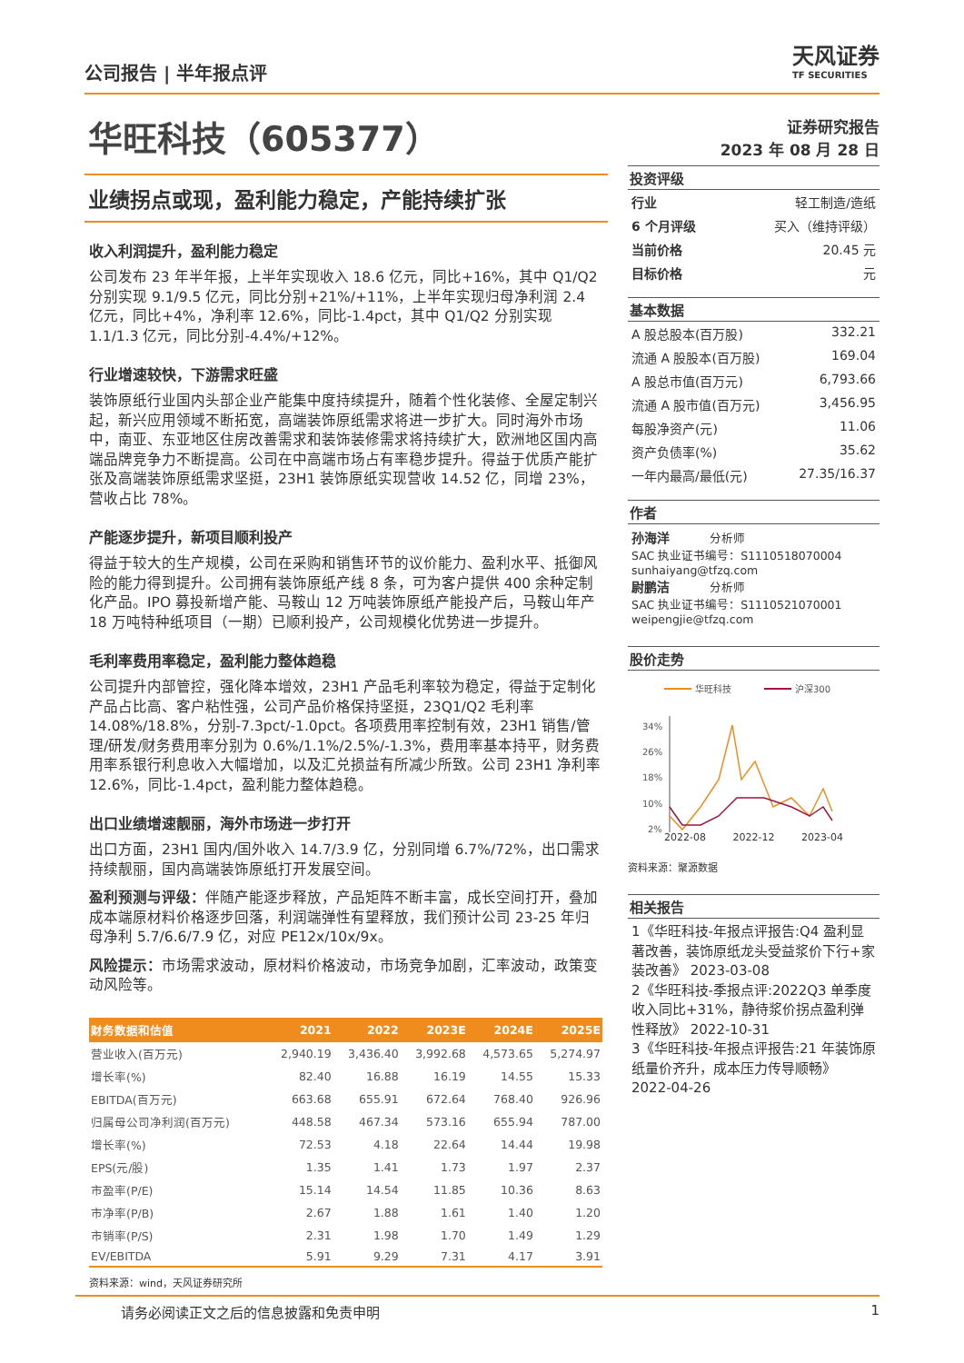公司报告 | 半年报点评
天风证券
TF SECURITIES
华旺科技（605377）
业绩拐点或现，盈利能力稳定，产能持续扩张
收入利润提升，盈利能力稳定
公司发布 23 年半年报，上半年实现收入 18.6 亿元，同比+16%，其中 Q1/Q2 分别实现 9.1/9.5 亿元，同比分别+21%/+11%，上半年实现归母净利润 2.4 亿元，同比+4%，净利率 12.6%，同比-1.4pct，其中 Q1/Q2 分别实现 1.1/1.3 亿元，同比分别-4.4%/+12%。
行业增速较快，下游需求旺盛
装饰原纸行业国内头部企业产能集中度持续提升，随着个性化装修、全屋定制兴起，新兴应用领域不断拓宽，高端装饰原纸需求将进一步扩大。同时海外市场中，南亚、东亚地区住房改善需求和装饰装修需求将持续扩大，欧洲地区国内高端品牌竞争力不断提高。公司在中高端市场占有率稳步提升。得益于优质产能扩张及高端装饰原纸需求坚挺，23H1 装饰原纸实现营收 14.52 亿，同增 23%，营收占比 78%。
产能逐步提升，新项目顺利投产
得益于较大的生产规模，公司在采购和销售环节的议价能力、盈利水平、抵御风险的能力得到提升。公司拥有装饰原纸产线 8 条，可为客户提供 400 余种定制化产品。IPO 募投新增产能、马鞍山 12 万吨装饰原纸产能投产后，马鞍山年产 18 万吨特种纸项目（一期）已顺利投产，公司规模化优势进一步提升。
毛利率费用率稳定，盈利能力整体趋稳
公司提升内部管控，强化降本增效，23H1 产品毛利率较为稳定，得益于定制化产品占比高、客户粘性强，公司产品价格保持坚挺，23Q1/Q2 毛利率 14.08%/18.8%，分别-7.3pct/-1.0pct。各项费用率控制有效，23H1 销售/管理/研发/财务费用率分别为 0.6%/1.1%/2.5%/-1.3%，费用率基本持平，财务费用率系银行利息收入大幅增加，以及汇兑损益有所减少所致。公司 23H1 净利率 12.6%，同比-1.4pct，盈利能力整体趋稳。
出口业绩增速靓丽，海外市场进一步打开
出口方面，23H1 国内/国外收入 14.7/3.9 亿，分别同增 6.7%/72%，出口需求持续靓丽，国内高端装饰原纸打开发展空间。
盈利预测与评级：伴随产能逐步释放，产品矩阵不断丰富，成长空间打开，叠加成本端原材料价格逐步回落，利润端弹性有望释放，我们预计公司 23-25 年归母净利 5.7/6.6/7.9 亿，对应 PE12x/10x/9x。
风险提示：市场需求波动，原材料价格波动，市场竞争加剧，汇率波动，政策变动风险等。
| 财务数据和估值 | 2021 | 2022 | 2023E | 2024E | 2025E |
| --- | --- | --- | --- | --- | --- |
| 营业收入(百万元) | 2,940.19 | 3,436.40 | 3,992.68 | 4,573.65 | 5,274.97 |
| 增长率(%) | 82.40 | 16.88 | 16.19 | 14.55 | 15.33 |
| EBITDA(百万元) | 663.68 | 655.91 | 672.64 | 768.40 | 926.96 |
| 归属母公司净利润(百万元) | 448.58 | 467.34 | 573.16 | 655.94 | 787.00 |
| 增长率(%) | 72.53 | 4.18 | 22.64 | 14.44 | 19.98 |
| EPS(元/股) | 1.35 | 1.41 | 1.73 | 1.97 | 2.37 |
| 市盈率(P/E) | 15.14 | 14.54 | 11.85 | 10.36 | 8.63 |
| 市净率(P/B) | 2.67 | 1.88 | 1.61 | 1.40 | 1.20 |
| 市销率(P/S) | 2.31 | 1.98 | 1.70 | 1.49 | 1.29 |
| EV/EBITDA | 5.91 | 9.29 | 7.31 | 4.17 | 3.91 |
资料来源：wind，天风证券研究所
证券研究报告
2023 年 08 月 28 日
投资评级
行业 轻工制造/造纸
6 个月评级 买入（维持评级）
当前价格 20.45 元
目标价格 元
基本数据
A 股总股本(百万股) 332.21
流通 A 股股本(百万股) 169.04
A 股总市值(百万元) 6,793.66
流通 A 股市值(百万元) 3,456.95
每股净资产(元) 11.06
资产负债率(%) 35.62
一年内最高/最低(元) 27.35/16.37
作者
孙海洋 分析师
SAC 执业证书编号：S1110518070004
sunhaiyang@tfzq.com
尉鹏洁 分析师
SAC 执业证书编号：S1110521070001
weipengjie@tfzq.com
股价走势
华旺科技
沪深300
34%
26%
18%
10%
2%
2022-08 2022-12 2023-04
资料来源：聚源数据
相关报告
1《华旺科技-年报点评报告:Q4 盈利显著改善，装饰原纸龙头受益浆价下行+家装改善》 2023-03-08
2《华旺科技-季报点评:2022Q3 单季度收入同比+31%，静待浆价拐点盈利弹性释放》 2022-10-31
3《华旺科技-年报点评报告:21 年装饰原纸量价齐升，成本压力传导顺畅》 2022-04-26
请务必阅读正文之后的信息披露和免责申明 1